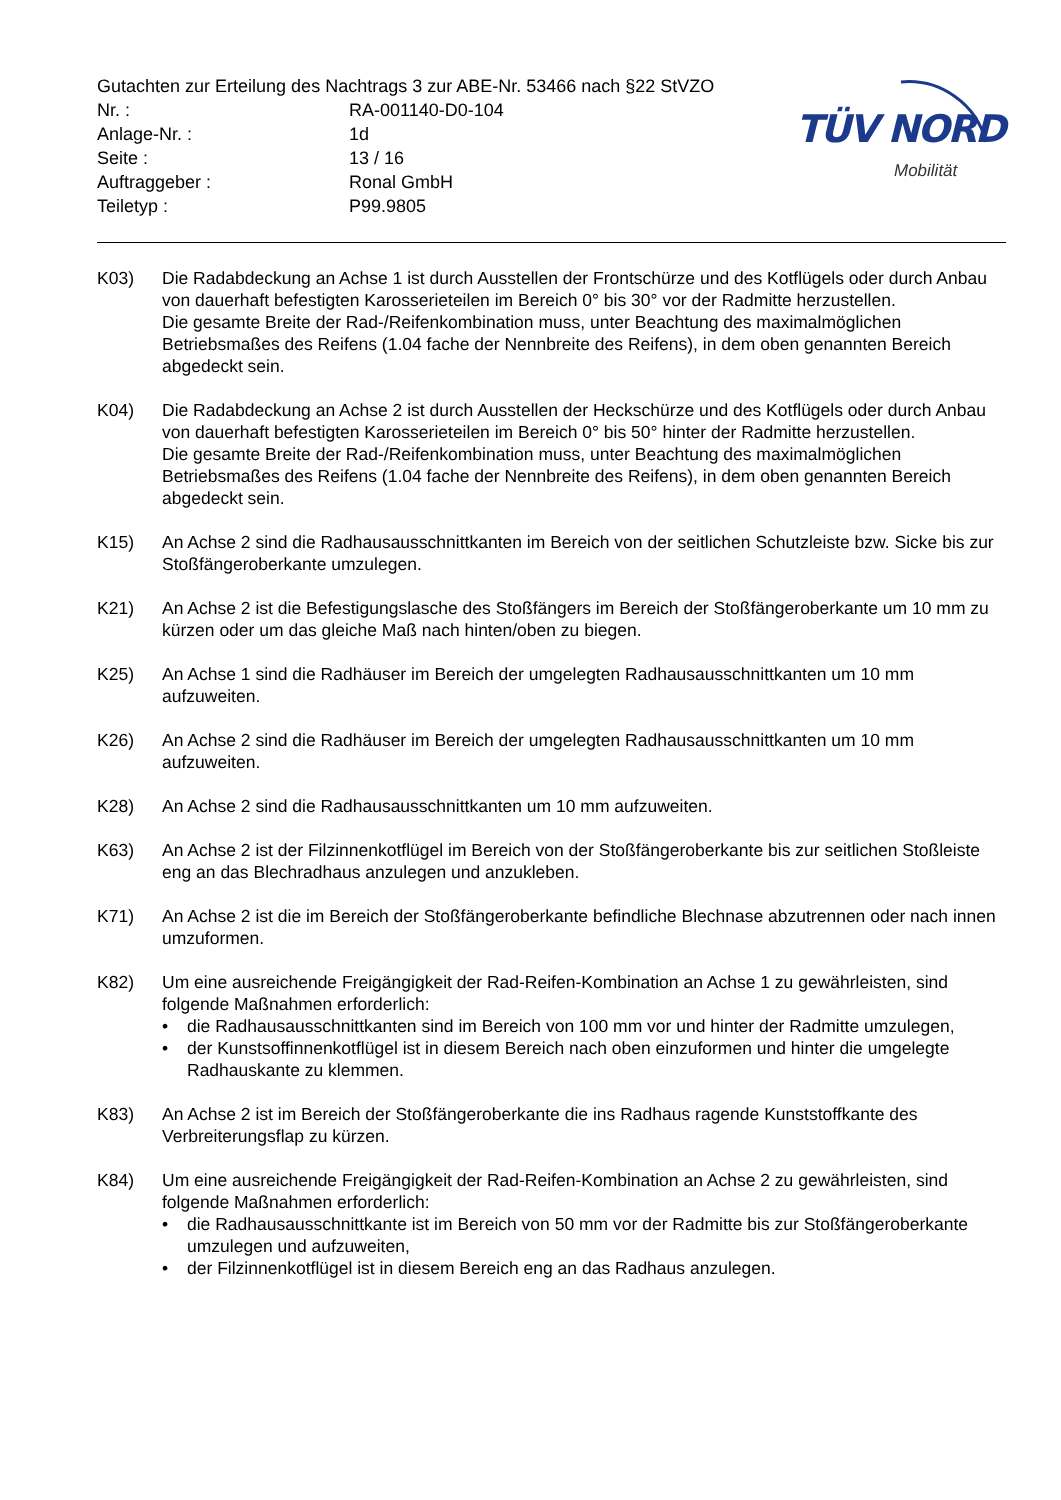| Gutachten zur Erteilung des Nachtrags 3 zur ABE-Nr. 53466 nach §22 StVZO | |
| Nr. : | RA-001140-D0-104 |
| Anlage-Nr. : | 1d |
| Seite : | 13 / 16 |
| Auftraggeber : | Ronal GmbH |
| Teiletyp : | P99.9805 |
TÜV NORD
Mobilität
K03) Die Radabdeckung an Achse 1 ist durch Ausstellen der Frontschürze und des Kotflügels oder durch Anbau von dauerhaft befestigten Karosserieteilen im Bereich 0° bis 30° vor der Radmitte herzustellen.
Die gesamte Breite der Rad-/Reifenkombination muss, unter Beachtung des maximalmöglichen Betriebsmaßes des Reifens (1.04 fache der Nennbreite des Reifens), in dem oben genannten Bereich abgedeckt sein.
K04) Die Radabdeckung an Achse 2 ist durch Ausstellen der Heckschürze und des Kotflügels oder durch Anbau von dauerhaft befestigten Karosserieteilen im Bereich 0° bis 50° hinter der Radmitte herzustellen.
Die gesamte Breite der Rad-/Reifenkombination muss, unter Beachtung des maximalmöglichen Betriebsmaßes des Reifens (1.04 fache der Nennbreite des Reifens), in dem oben genannten Bereich abgedeckt sein.
K15) An Achse 2 sind die Radhausausschnittkanten im Bereich von der seitlichen Schutzleiste bzw. Sicke bis zur Stoßfängeroberkante umzulegen.
K21) An Achse 2 ist die Befestigungslasche des Stoßfängers im Bereich der Stoßfängeroberkante um 10 mm zu kürzen oder um das gleiche Maß nach hinten/oben zu biegen.
K25) An Achse 1 sind die Radhäuser im Bereich der umgelegten Radhausausschnittkanten um 10 mm aufzuweiten.
K26) An Achse 2 sind die Radhäuser im Bereich der umgelegten Radhausausschnittkanten um 10 mm aufzuweiten.
K28) An Achse 2 sind die Radhausausschnittkanten um 10 mm aufzuweiten.
K63) An Achse 2 ist der Filzinnenkotflügel im Bereich von der Stoßfängeroberkante bis zur seitlichen Stoßleiste eng an das Blechradhaus anzulegen und anzukleben.
K71) An Achse 2 ist die im Bereich der Stoßfängeroberkante befindliche Blechnase abzutrennen oder nach innen umzuformen.
K82) Um eine ausreichende Freigängigkeit der Rad-Reifen-Kombination an Achse 1 zu gewährleisten, sind folgende Maßnahmen erforderlich:
• die Radhausausschnittkanten sind im Bereich von 100 mm vor und hinter der Radmitte umzulegen,
• der Kunstsoffinnenkotflügel ist in diesem Bereich nach oben einzuformen und hinter die umgelegte Radhauskante zu klemmen.
K83) An Achse 2 ist im Bereich der Stoßfängeroberkante die ins Radhaus ragende Kunststoffkante des Verbreiterungsflap zu kürzen.
K84) Um eine ausreichende Freigängigkeit der Rad-Reifen-Kombination an Achse 2 zu gewährleisten, sind folgende Maßnahmen erforderlich:
• die Radhausausschnittkante ist im Bereich von 50 mm vor der Radmitte bis zur Stoßfängeroberkante umzulegen und aufzuweiten,
• der Filzinnenkotflügel ist in diesem Bereich eng an das Radhaus anzulegen.